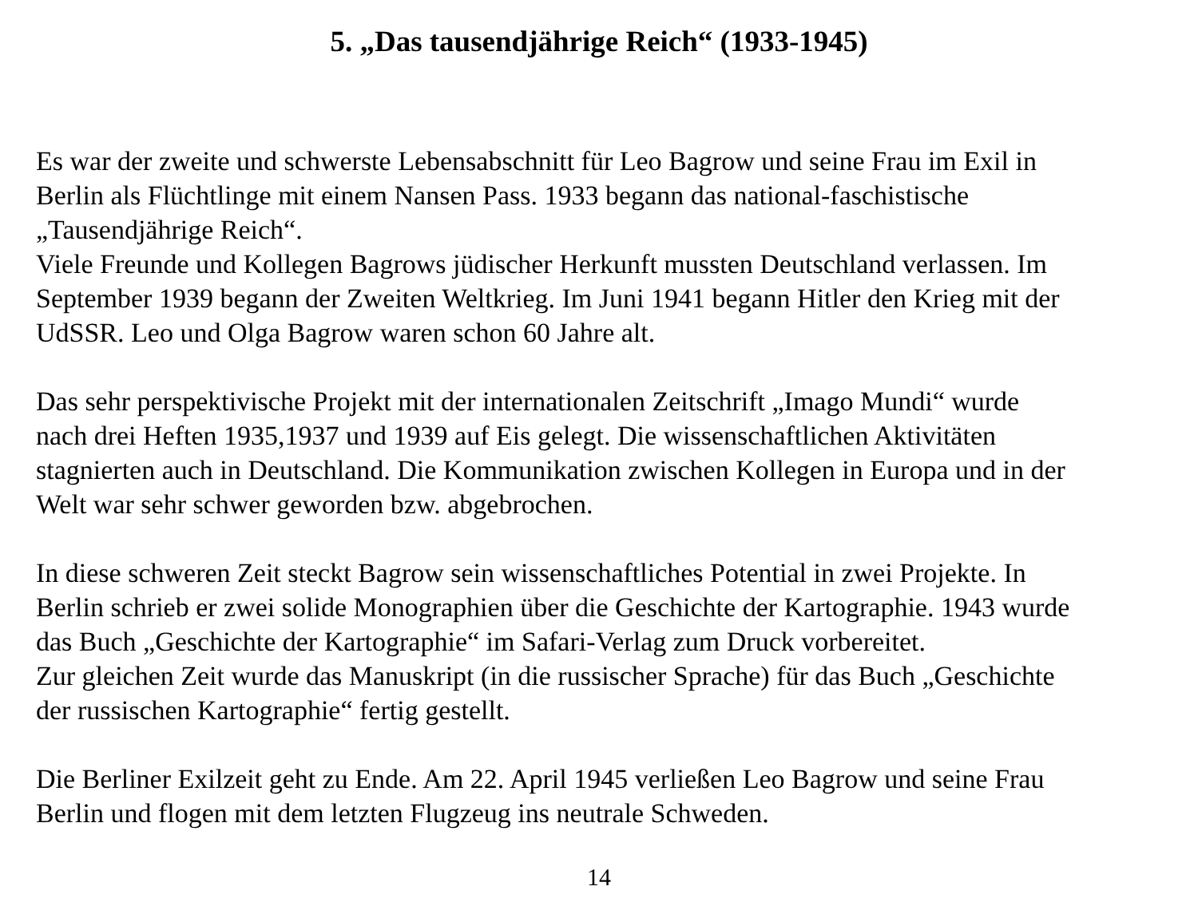5. „Das tausendjährige Reich“ (1933-1945)
Es war der zweite und schwerste Lebensabschnitt für Leo Bagrow und seine Frau im Exil in
Berlin als Flüchtlinge mit einem Nansen Pass. 1933 begann das national-faschistische
„Tausendjährige Reich“.
Viele Freunde und Kollegen Bagrows jüdischer Herkunft mussten Deutschland verlassen. Im
September 1939 begann der Zweiten Weltkrieg. Im Juni 1941 begann Hitler den Krieg mit der
UdSSR. Leo und Olga Bagrow waren schon 60 Jahre alt.
Das sehr perspektivische Projekt mit der internationalen Zeitschrift „Imago Mundi“ wurde
nach drei Heften 1935,1937 und 1939 auf Eis gelegt. Die wissenschaftlichen Aktivitäten
stagnierten auch in Deutschland. Die Kommunikation zwischen Kollegen in Europa und in der
Welt war sehr schwer geworden bzw. abgebrochen.
In diese schweren Zeit steckt Bagrow sein wissenschaftliches Potential in zwei Projekte. In
Berlin schrieb er zwei solide Monographien über die Geschichte der Kartographie. 1943 wurde
das Buch „Geschichte der Kartographie“ im Safari-Verlag zum Druck vorbereitet.
Zur gleichen Zeit wurde das Manuskript (in die russischer Sprache) für das Buch „Geschichte
der russischen Kartographie“ fertig gestellt.
Die Berliner Exilzeit geht zu Ende. Am 22. April 1945 verließen Leo Bagrow und seine Frau
Berlin und flogen mit dem letzten Flugzeug ins neutrale Schweden.
14